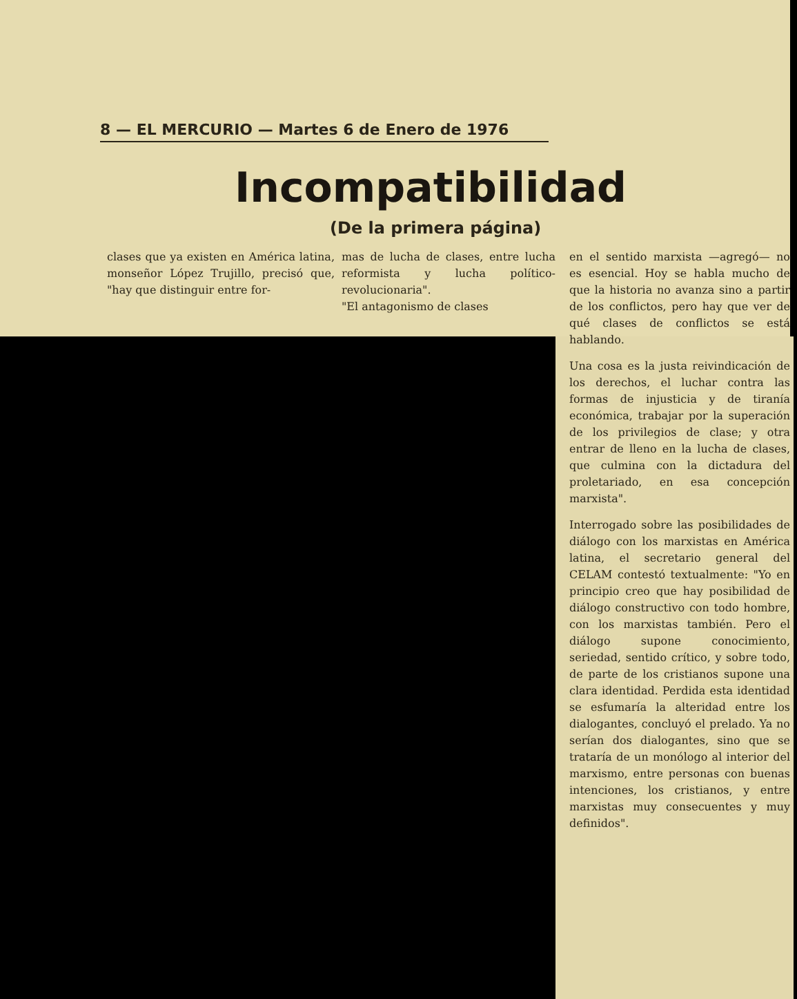8 — EL MERCURIO — Martes 6 de Enero de 1976
Incompatibilidad
(De la primera página)
clases que ya existen en América latina, monseñor López Trujillo, precisó que, "hay que distinguir entre for-
mas de lucha de clases, entre lucha reformista y lucha político-revolucionaria".
"El antagonismo de clases
en el sentido marxista —agregó— no es esencial. Hoy se habla mucho de que la historia no avanza sino a partir de los conflictos, pero hay que ver de qué clases de conflictos se está hablando.
Una cosa es la justa reivindicación de los derechos, el luchar contra las formas de injusticia y de tiranía económica, trabajar por la superación de los privilegios de clase; y otra entrar de lleno en la lucha de clases, que culmina con la dictadura del proletariado, en esa concepción marxista".
Interrogado sobre las posibilidades de diálogo con los marxistas en América latina, el secretario general del CELAM contestó textualmente: "Yo en principio creo que hay posibilidad de diálogo constructivo con todo hombre, con los marxistas también. Pero el diálogo supone conocimiento, seriedad, sentido crítico, y sobre todo, de parte de los cristianos supone una clara identidad. Perdida esta identidad se esfumaría la alteridad entre los dialogantes, concluyó el prelado. Ya no serían dos dialogantes, sino que se trataría de un monólogo al interior del marxismo, entre personas con buenas intenciones, los cristianos, y entre marxistas muy consecuentes y muy definidos".